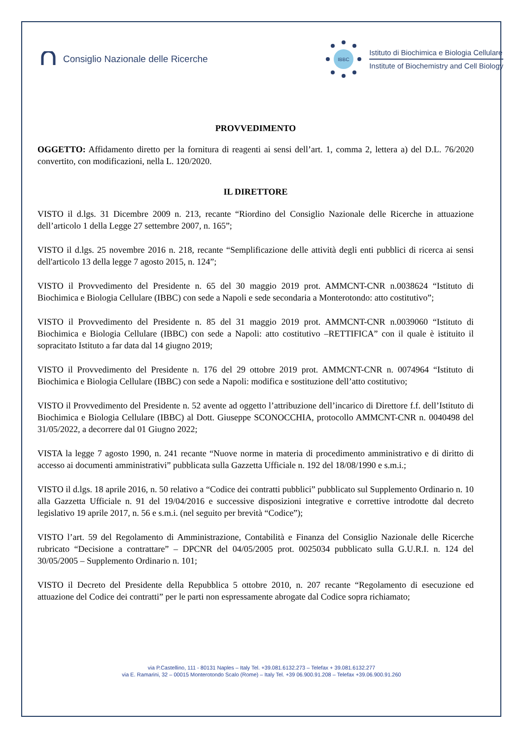Consiglio Nazionale delle Ricerche
IBBC
Istituto di Biochimica e Biologia Cellulare
Institute of Biochemistry and Cell Biology
PROVVEDIMENTO
OGGETTO: Affidamento diretto per la fornitura di reagenti ai sensi dell’art. 1, comma 2, lettera a) del D.L. 76/2020 convertito, con modificazioni, nella L. 120/2020.
IL DIRETTORE
VISTO il d.lgs. 31 Dicembre 2009 n. 213, recante “Riordino del Consiglio Nazionale delle Ricerche in attuazione dell’articolo 1 della Legge 27 settembre 2007, n. 165”;
VISTO il d.lgs. 25 novembre 2016 n. 218, recante “Semplificazione delle attività degli enti pubblici di ricerca ai sensi dell'articolo 13 della legge 7 agosto 2015, n. 124”;
VISTO il Provvedimento del Presidente n. 65 del 30 maggio 2019 prot. AMMCNT-CNR n.0038624 “Istituto di Biochimica e Biologia Cellulare (IBBC) con sede a Napoli e sede secondaria a Monterotondo: atto costitutivo”;
VISTO il Provvedimento del Presidente n. 85 del 31 maggio 2019 prot. AMMCNT-CNR n.0039060 “Istituto di Biochimica e Biologia Cellulare (IBBC) con sede a Napoli: atto costitutivo –RETTIFICA” con il quale è istituito il sopracitato Istituto a far data dal 14 giugno 2019;
VISTO il Provvedimento del Presidente n. 176 del 29 ottobre 2019 prot. AMMCNT-CNR n. 0074964 “Istituto di Biochimica e Biologia Cellulare (IBBC) con sede a Napoli: modifica e sostituzione dell’atto costitutivo;
VISTO il Provvedimento del Presidente n. 52 avente ad oggetto l’attribuzione dell’incarico di Direttore f.f. dell’Istituto di Biochimica e Biologia Cellulare (IBBC) al Dott. Giuseppe SCONOCCHIA, protocollo AMMCNT-CNR n. 0040498 del 31/05/2022, a decorrere dal 01 Giugno 2022;
VISTA la legge 7 agosto 1990, n. 241 recante “Nuove norme in materia di procedimento amministrativo e di diritto di accesso ai documenti amministrativi” pubblicata sulla Gazzetta Ufficiale n. 192 del 18/08/1990 e s.m.i.;
VISTO il d.lgs. 18 aprile 2016, n. 50 relativo a “Codice dei contratti pubblici” pubblicato sul Supplemento Ordinario n. 10 alla Gazzetta Ufficiale n. 91 del 19/04/2016 e successive disposizioni integrative e correttive introdotte dal decreto legislativo 19 aprile 2017, n. 56 e s.m.i. (nel seguito per brevità “Codice”);
VISTO l’art. 59 del Regolamento di Amministrazione, Contabilità e Finanza del Consiglio Nazionale delle Ricerche rubricato “Decisione a contrattare” – DPCNR del 04/05/2005 prot. 0025034 pubblicato sulla G.U.R.I. n. 124 del 30/05/2005 – Supplemento Ordinario n. 101;
VISTO il Decreto del Presidente della Repubblica 5 ottobre 2010, n. 207 recante “Regolamento di esecuzione ed attuazione del Codice dei contratti” per le parti non espressamente abrogate dal Codice sopra richiamato;
via P.Castellino, 111 - 80131 Naples – Italy Tel. +39.081.6132.273 – Telefax + 39.081.6132.277
via E. Ramarini, 32 – 00015 Monterotondo Scalo (Rome) – Italy Tel. +39 06.900.91.208 – Telefax +39.06.900.91.260